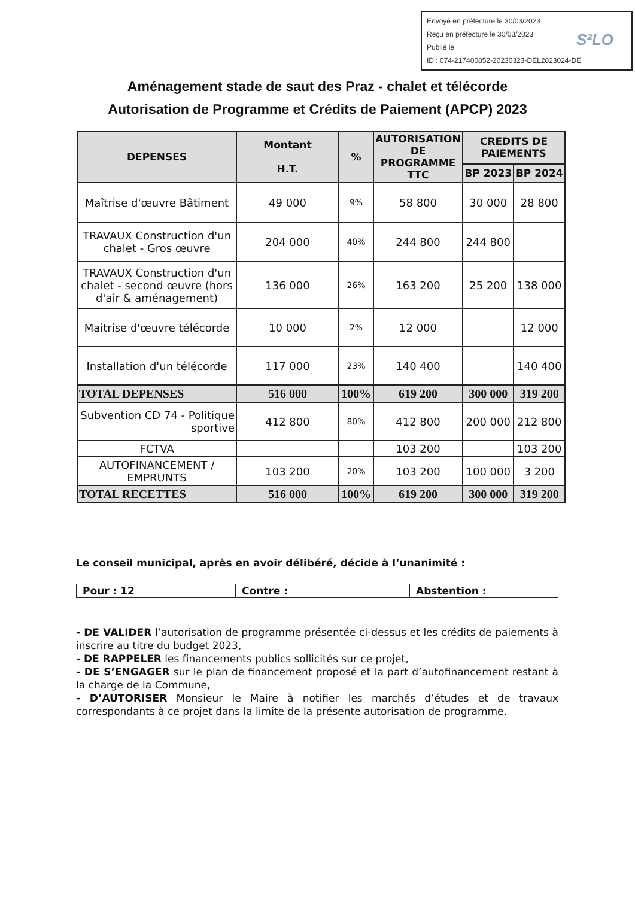Envoyé en préfecture le 30/03/2023
Reçu en préfecture le 30/03/2023
Publié le
ID : 074-217400852-20230323-DEL2023024-DE
S²LO
Aménagement stade de saut des Praz - chalet et télécorde
Autorisation de Programme et Crédits de Paiement (APCP) 2023
| DEPENSES | Montant H.T. | % | AUTORISATION DE PROGRAMME TTC | CREDITS DE PAIEMENTS | |
| --- | --- | --- | --- | --- | --- |
| | | | | BP 2023 | BP 2024 |
| Maîtrise d'œuvre Bâtiment | 49 000 | 9% | 58 800 | 30 000 | 28 800 |
| TRAVAUX Construction d'un chalet - Gros œuvre | 204 000 | 40% | 244 800 | 244 800 | |
| TRAVAUX Construction d'un chalet - second œuvre (hors d'air & aménagement) | 136 000 | 26% | 163 200 | 25 200 | 138 000 |
| Maitrise d'œuvre télécorde | 10 000 | 2% | 12 000 | | 12 000 |
| Installation d'un télécorde | 117 000 | 23% | 140 400 | | 140 400 |
| TOTAL DEPENSES | 516 000 | 100% | 619 200 | 300 000 | 319 200 |
| Subvention CD 74 - Politique sportive | 412 800 | 80% | 412 800 | 200 000 | 212 800 |
| FCTVA | | | 103 200 | | 103 200 |
| AUTOFINANCEMENT / EMPRUNTS | 103 200 | 20% | 103 200 | 100 000 | 3 200 |
| TOTAL RECETTES | 516 000 | 100% | 619 200 | 300 000 | 319 200 |
Le conseil municipal, après en avoir délibéré, décide à l’unanimité :
| Pour : 12 | Contre : | Abstention : |
- DE VALIDER l’autorisation de programme présentée ci-dessus et les crédits de paiements à inscrire au titre du budget 2023,
- DE RAPPELER les financements publics sollicités sur ce projet,
- DE S’ENGAGER sur le plan de financement proposé et la part d’autofinancement restant à la charge de la Commune,
- D’AUTORISER Monsieur le Maire à notifier les marchés d’études et de travaux correspondants à ce projet dans la limite de la présente autorisation de programme.